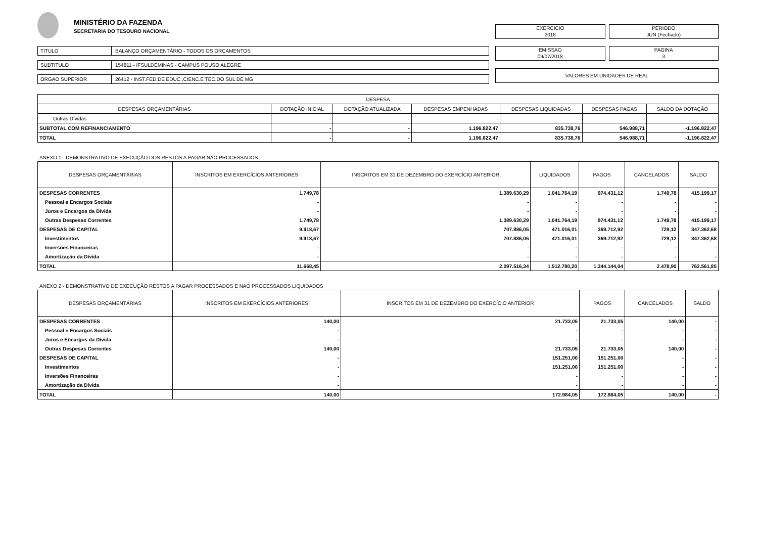MINISTÉRIO DA FAZENDA
SECRETARIA DO TESOURO NACIONAL
TITULO BALANÇO ORÇAMENTÁRIO - TODOS OS ORÇAMENTOS
SUBTITULO 154811 - IFSULDEMINAS - CAMPUS POUSO ALEGRE
ORGAO SUPERIOR 26412 - INST.FED.DE EDUC.,CIENC.E TEC.DO SUL DE MG
EXERCICIO
2018
PERIODO
JUN (Fechado)
EMISSAO
09/07/2018
PAGINA
3
VALORES EM UNIDADES DE REAL
| DESPESA | | | | | | |
| --- | --- | --- | --- | --- | --- | --- |
| DESPESAS ORÇAMENTÁRIAS | DOTAÇÃO INICIAL | DOTAÇÃO ATUALIZADA | DESPESAS EMPENHADAS | DESPESAS LIQUIDADAS | DESPESAS PAGAS | SALDO DA DOTAÇÃO |
| Outras Dívidas | - | - | - | - | - | - |
| SUBTOTAL COM REFINANCIAMENTO | - | - | 1.196.822,47 | 835.738,76 | 546.988,71 | -1.196.822,47 |
| TOTAL | - | - | 1.196.822,47 | 835.738,76 | 546.988,71 | -1.196.822,47 |
ANEXO 1 - DEMONSTRATIVO DE EXECUÇÃO DOS RESTOS A PAGAR NÃO PROCESSADOS
| DESPESAS ORÇAMENTÁRIAS | INSCRITOS EM EXERCÍCIOS ANTERIORES | INSCRITOS EM 31 DE DEZEMBRO DO EXERCÍCIO ANTERIOR | LIQUIDADOS | PAGOS | CANCELADOS | SALDO |
| --- | --- | --- | --- | --- | --- | --- |
| DESPESAS CORRENTES | 1.749,78 | 1.389.630,29 | 1.041.764,19 | 974.431,12 | 1.749,78 | 415.199,17 |
| Pessoal e Encargos Sociais | - | - | - | - | - | - |
| Juros e Encargos da Dívida | - | - | - | - | - | - |
| Outras Despesas Correntes | 1.749,78 | 1.389.630,29 | 1.041.764,19 | 974.431,12 | 1.749,78 | 415.199,17 |
| DESPESAS DE CAPITAL | 9.918,67 | 707.886,05 | 471.016,01 | 369.712,92 | 729,12 | 347.362,68 |
| Investimentos | 9.918,67 | 707.886,05 | 471.016,01 | 369.712,92 | 729,12 | 347.362,68 |
| Inversões Financeiras | - | - | - | - | - | - |
| Amortização da Dívida | - | - | - | - | - | - |
| TOTAL | 11.668,45 | 2.097.516,34 | 1.512.780,20 | 1.344.144,04 | 2.478,90 | 762.561,85 |
ANEXO 2 - DEMONSTRATIVO DE EXECUÇÃO RESTOS A PAGAR PROCESSADOS E NAO PROCESSADOS LIQUIDADOS
| DESPESAS ORÇAMENTÁRIAS | INSCRITOS EM EXERCÍCIOS ANTERIORES | INSCRITOS EM 31 DE DEZEMBRO DO EXERCÍCIO ANTERIOR | PAGOS | CANCELADOS | SALDO |
| --- | --- | --- | --- | --- | --- |
| DESPESAS CORRENTES | 140,00 | 21.733,05 | 21.733,05 | 140,00 | - |
| Pessoal e Encargos Sociais | - | - | - | - | - |
| Juros e Encargos da Dívida | - | - | - | - | - |
| Outras Despesas Correntes | 140,00 | 21.733,05 | 21.733,05 | 140,00 | - |
| DESPESAS DE CAPITAL | - | 151.251,00 | 151.251,00 | - | - |
| Investimentos | - | 151.251,00 | 151.251,00 | - | - |
| Inversões Financeiras | - | - | - | - | - |
| Amortização da Dívida | - | - | - | - | - |
| TOTAL | 140,00 | 172.984,05 | 172.984,05 | 140,00 | - |